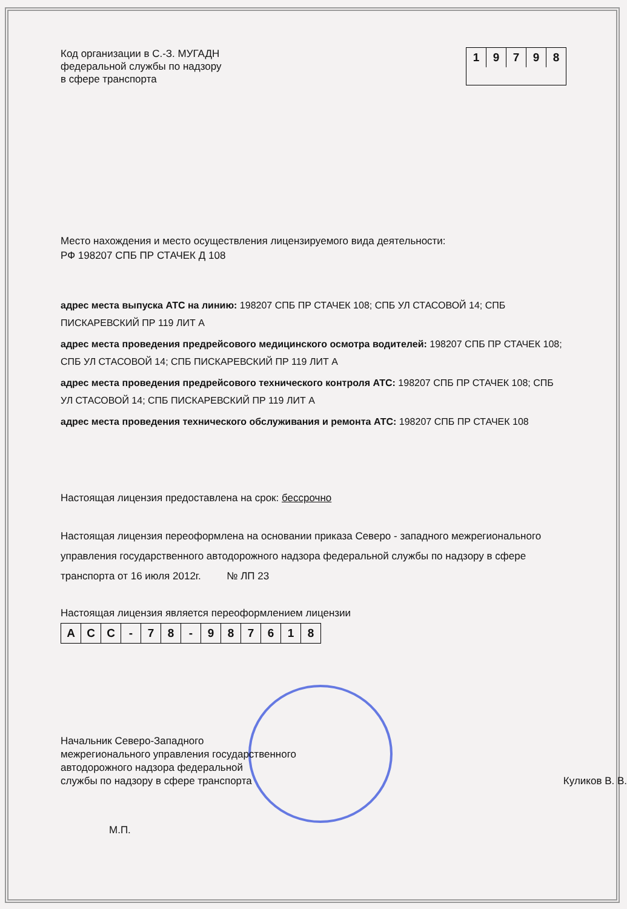Код организации в С.-З. МУГАДН
федеральной службы по надзору
в сфере транспорта
1 9 7 9 8
Место нахождения и место осуществления лицензируемого вида деятельности:
РФ 198207 СПБ ПР СТАЧЕК Д 108
адрес места выпуска АТС на линию: 198207 СПБ ПР СТАЧЕК 108; СПБ УЛ СТАСОВОЙ 14; СПБ ПИСКАРЕВСКИЙ ПР 119 ЛИТ А
адрес места проведения предрейсового медицинского осмотра водителей: 198207 СПБ ПР СТАЧЕК 108; СПБ УЛ СТАСОВОЙ 14; СПБ ПИСКАРЕВСКИЙ ПР 119 ЛИТ А
адрес места проведения предрейсового технического контроля АТС: 198207 СПБ ПР СТАЧЕК 108; СПБ УЛ СТАСОВОЙ 14; СПБ ПИСКАРЕВСКИЙ ПР 119 ЛИТ А
адрес места проведения технического обслуживания и ремонта АТС: 198207 СПБ ПР СТАЧЕК 108
Настоящая лицензия предоставлена на срок: бессрочно
Настоящая лицензия переоформлена на основании приказа Северо - западного межрегионального управления государственного автодорожного надзора федеральной службы по надзору в сфере транспорта от 16 июля 2012г. № ЛП 23
Настоящая лицензия является переоформлением лицензии
А С С - 7 8 - 9 8 7 6 1 8
Начальник Северо-Западного
межрегионального управления государственного
автодорожного надзора федеральной
службы по надзору в сфере транспорта
Куликов В. В.
М.П.